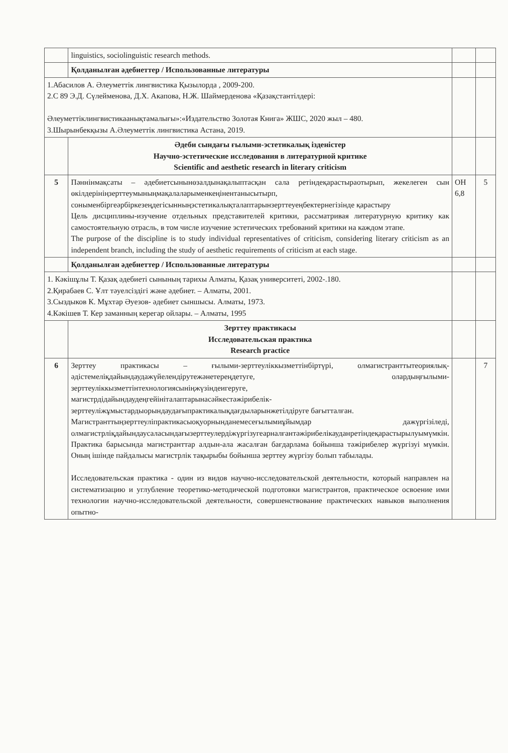| | linguistics, sociolinguistic research methods. | | |
| | Қолданылған әдебиеттер / Использованные литературы | | |
| 1.Абасилов А. Әлеуметтік лингвистика Қызылорда , 2009-200. 2.С 89 Э.Д. Сүлейменова, Д.Х. Акапова, Н.Ж. Шаймерденова «Қазақстантілдері: Әлеуметтіклингвистикаанықтамалығы»:«Издательство Золотая Книга» ЖШС, 2020 жыл – 480. 3.Шырынбекқызы А.Әлеуметтік лингвистика Астана, 2019. | | | |
| | Әдеби сындағы ғылыми-эстетикалық ізденістер Научно-эстетические исследования в литературной критике Scientific and aesthetic research in literary criticism | | |
| 5 | Пәннінмақсаты – әдебиетсынынөзалдынақалыптасқан сала ретіндеқарастыраотырып, жекелеген сын өкілдерініңзерттеумыныңмақалаларыменкеңінентанысытырп, соныменбіргеәрбіркезеңдегісынныңэстетикалықталаптарынзерттеуеңбектернегізінде қарастыру Цель дисциплины-изучение отдельных представителей критики, рассматривая литературную критику как самостоятельную отрасль, в том числе изучение эстетических требований критики на каждом этапе. The purpose of the discipline is to study individual representatives of criticism, considering literary criticism as an independent branch, including the study of aesthetic requirements of criticism at each stage. | ОН 6,8 | 5 |
| | Қолданылған әдебиеттер / Использованные литературы | | |
| 1. Кәкішұлы Т. Қазақ әдебиеті сынының тарихы Алматы, Қазақ университеті, 2002-.180. 2.Қирабаев С. Ұлт тәуелсіздігі және әдебиет. – Алматы, 2001. 3.Сыздыков К. Мұхтар Әуезов- әдебиет сыншысы. Алматы, 1973. 4.Кәкішев Т. Кер заманның керегар ойлары. – Алматы, 1995 | | | |
| | Зерттеу практикасы Исследовательская практика Research practice | | |
| 6 | Зерттеу практикасы – ғылыми-зерттеуліккызметтінбіртүрі, олмагистранттытеориялық-әдістемеліқдайындаудажүйелендірутежәнетереңдетуге, олардыңғылыми-зерттеуліккызметтінтехнологиясыніңжүзіндеигеруге, магистрдідайындаудеңгейініталаптарынасәйкестәжірибелік-зерттеуліжұмыстардыорындаудағыпрактикалықдағдыларынжетілдіруге бағытталған. Магистранттыңзерттеуліпрактикасыоқуорнынданемесеғылымиұйымдар дажүргізіледі, олмагистрліқдайындаусаласындағызерттеулердіжүргізугеарналғантәжірибелікауданретіндеқарастырылуымүмкін. Практика барысында магистранттар алдын-ала жасалған бағдарлама бойынша тәжірибелер жүргізуі мүмкін. Оның ішінде пайдалысы магистрлік тақырыбы бойынша зерттеу жүргізу болып табылады. Исследовательская практика - один из видов научно-исследовательской деятельности, который направлен на систематизацию и углубление теоретико-методической подготовки магистрантов, практическое освоение ими технологии научно-исследовательской деятельности, совершенствование практических навыков выполнения опытно- | | 7 |